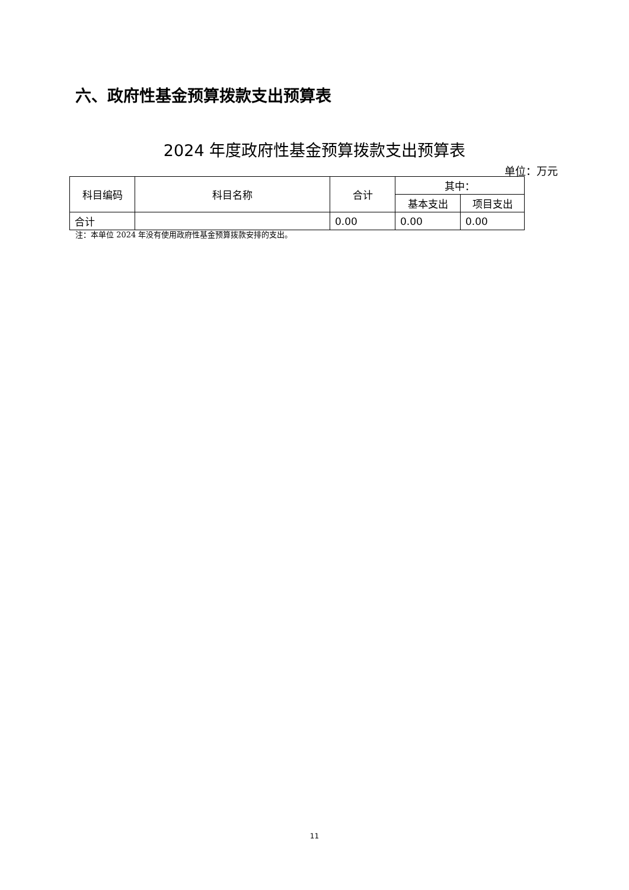六、政府性基金预算拨款支出预算表
2024 年度政府性基金预算拨款支出预算表
单位：万元
| 科目编码 | 科目名称 | 合计 | 其中： | |
| --- | --- | --- | --- | --- |
| | | | 基本支出 | 项目支出 |
| 合计 | | 0.00 | 0.00 | 0.00 |
注：本单位 2024 年没有使用政府性基金预算拨款安排的支出。
11